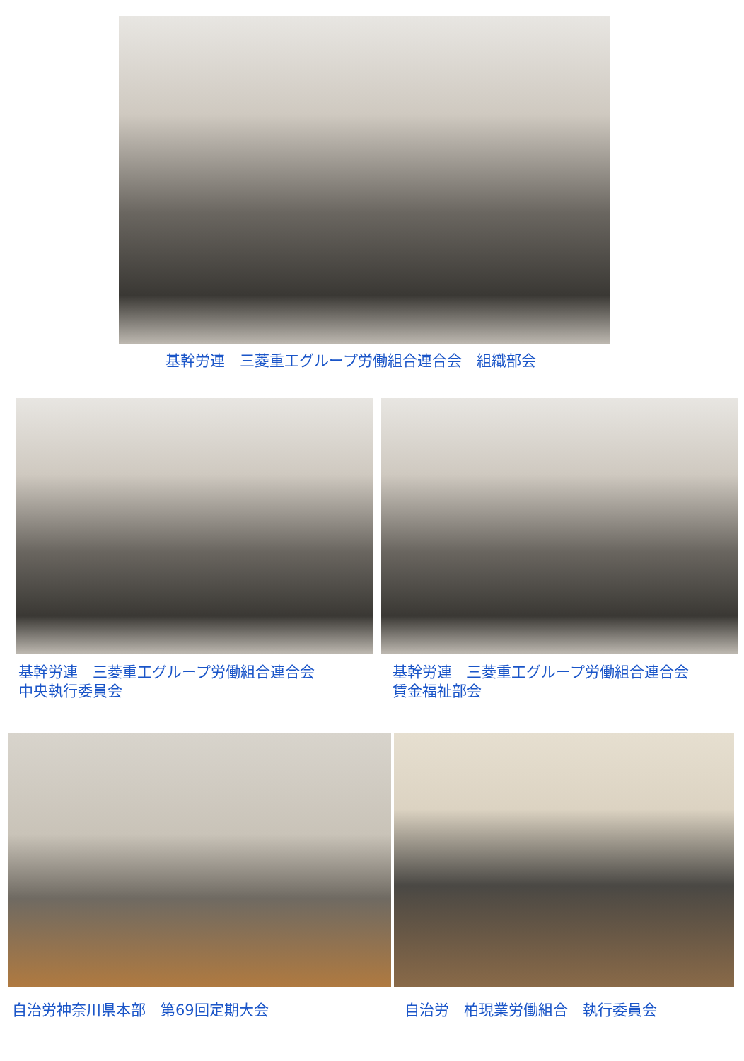基幹労連　三菱重工グループ労働組合連合会　組織部会
基幹労連　三菱重工グループ労働組合連合会
中央執行委員会
基幹労連　三菱重工グループ労働組合連合会
賃金福祉部会
自治労神奈川県本部　第69回定期大会 自治労　柏現業労働組合　執行委員会